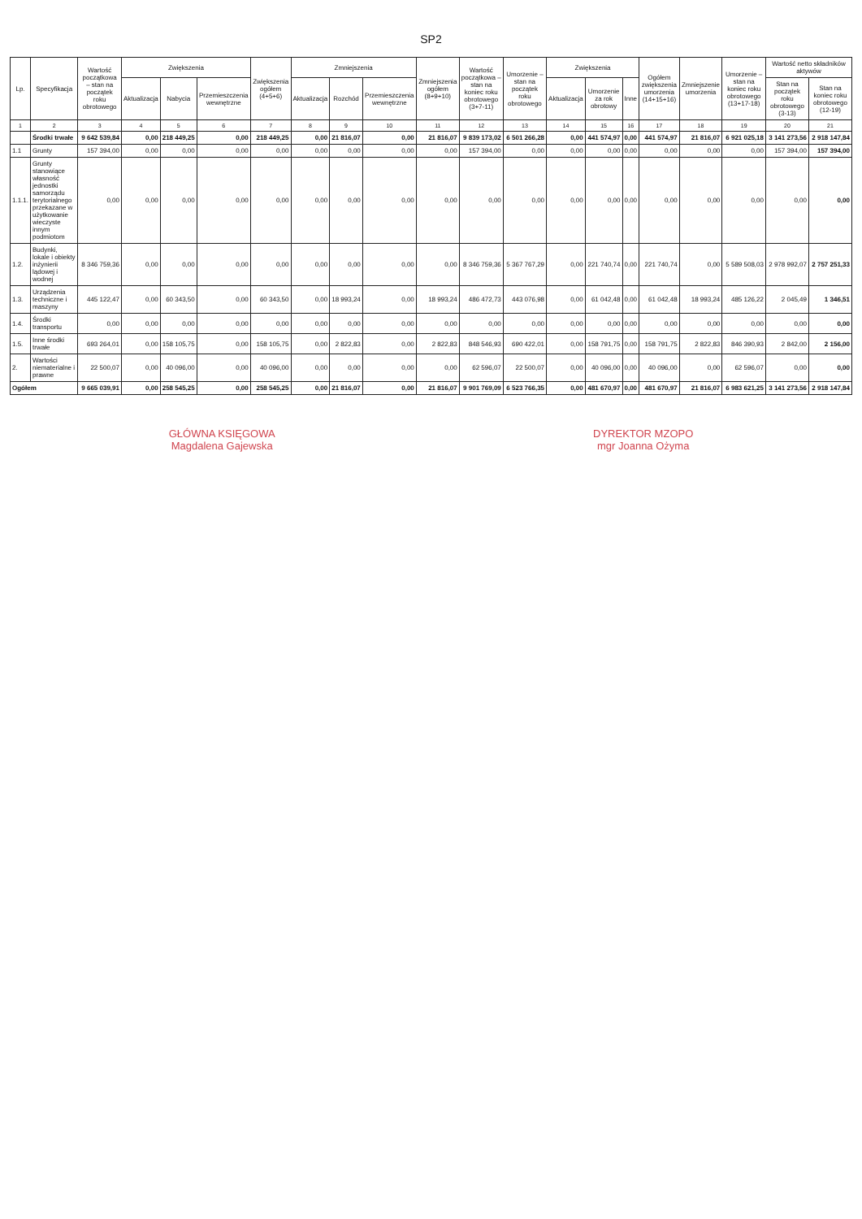SP2
| Lp. | Specyfikacja | Wartość początkowa – stan na początek roku obrotowego | Zwiększenia | | | Zwiększenia ogółem (4+5+6) | Zmniejszenia | | | Zmniejszenia ogółem (8+9+10) | Wartość początkowa – stan na koniec roku obrotowego (3+7-11) | Umorzenie – stan na początek roku obrotowego | Zwiększenia | | | Ogółem zwiększenia umorzenia (14+15+16) | Zmniejszenie umorzenia | Umorzenie – stan na koniec roku obrotowego (13+17-18) | Wartość netto składników aktywów | |
| --- | --- | --- | --- | --- | --- | --- | --- | --- | --- | --- | --- | --- | --- | --- | --- | --- | --- | --- | --- | --- |
| | | | Aktualizacja | Nabycia | Przemieszczenia wewnętrzne | | Aktualizacja | Rozchód | Przemieszczenia wewnętrzne | | | | Aktualizacja | Umorzenie za rok obrotowy | Inne | | | | Stan na początek roku obrotowego (3-13) | Stan na koniec roku obrotowego (12-19) |
| 1 | 2 | 3 | 4 | 5 | 6 | 7 | 8 | 9 | 10 | 11 | 12 | 13 | 14 | 15 | 16 | 17 | 18 | 19 | 20 | 21 |
| | Środki trwałe | 9 642 539,84 | 0,00 | 218 449,25 | 0,00 | 218 449,25 | 0,00 | 21 816,07 | 0,00 | 21 816,07 | 9 839 173,02 | 6 501 266,28 | 0,00 | 441 574,97 | 0,00 | 441 574,97 | 21 816,07 | 6 921 025,18 | 3 141 273,56 | 2 918 147,84 |
| 1.1 | Grunty | 157 394,00 | 0,00 | 0,00 | 0,00 | 0,00 | 0,00 | 0,00 | 0,00 | 0,00 | 157 394,00 | 0,00 | 0,00 | 0,00 | 0,00 | 0,00 | 0,00 | 0,00 | 157 394,00 | 157 394,00 |
| 1.1.1. | Grunty stanowiące własność jednostki samorządu terytorialnego przekazane w użytkowanie wieczyste innym podmiotom | 0,00 | 0,00 | 0,00 | 0,00 | 0,00 | 0,00 | 0,00 | 0,00 | 0,00 | 0,00 | 0,00 | 0,00 | 0,00 | 0,00 | 0,00 | 0,00 | 0,00 | 0,00 | 0,00 |
| 1.2. | Budynki, lokale i obiekty inżynierii lądowej i wodnej | 8 346 759,36 | 0,00 | 0,00 | 0,00 | 0,00 | 0,00 | 0,00 | 0,00 | 0,00 | 8 346 759,36 | 5 367 767,29 | 0,00 | 221 740,74 | 0,00 | 221 740,74 | 0,00 | 5 589 508,03 | 2 978 992,07 | 2 757 251,33 |
| 1.3. | Urządzenia techniczne i maszyny | 445 122,47 | 0,00 | 60 343,50 | 0,00 | 60 343,50 | 0,00 | 18 993,24 | 0,00 | 18 993,24 | 486 472,73 | 443 076,98 | 0,00 | 61 042,48 | 0,00 | 61 042,48 | 18 993,24 | 485 126,22 | 2 045,49 | 1 346,51 |
| 1.4. | Środki transportu | 0,00 | 0,00 | 0,00 | 0,00 | 0,00 | 0,00 | 0,00 | 0,00 | 0,00 | 0,00 | 0,00 | 0,00 | 0,00 | 0,00 | 0,00 | 0,00 | 0,00 | 0,00 | 0,00 |
| 1.5. | Inne środki trwałe | 693 264,01 | 0,00 | 158 105,75 | 0,00 | 158 105,75 | 0,00 | 2 822,83 | 0,00 | 2 822,83 | 848 546,93 | 690 422,01 | 0,00 | 158 791,75 | 0,00 | 158 791,75 | 2 822,83 | 846 390,93 | 2 842,00 | 2 156,00 |
| 2. | Wartości niematerialne i prawne | 22 500,07 | 0,00 | 40 096,00 | 0,00 | 40 096,00 | 0,00 | 0,00 | 0,00 | 0,00 | 62 596,07 | 22 500,07 | 0,00 | 40 096,00 | 0,00 | 40 096,00 | 0,00 | 62 596,07 | 0,00 | 0,00 |
| Ogółem | | 9 665 039,91 | 0,00 | 258 545,25 | 0,00 | 258 545,25 | 0,00 | 21 816,07 | 0,00 | 21 816,07 | 9 901 769,09 | 6 523 766,35 | 0,00 | 481 670,97 | 0,00 | 481 670,97 | 21 816,07 | 6 983 621,25 | 3 141 273,56 | 2 918 147,84 |
GŁÓWNA KSIĘGOWA
Magdalena Gajewska
DYREKTOR MZOPO
mgr Joanna Ożyma